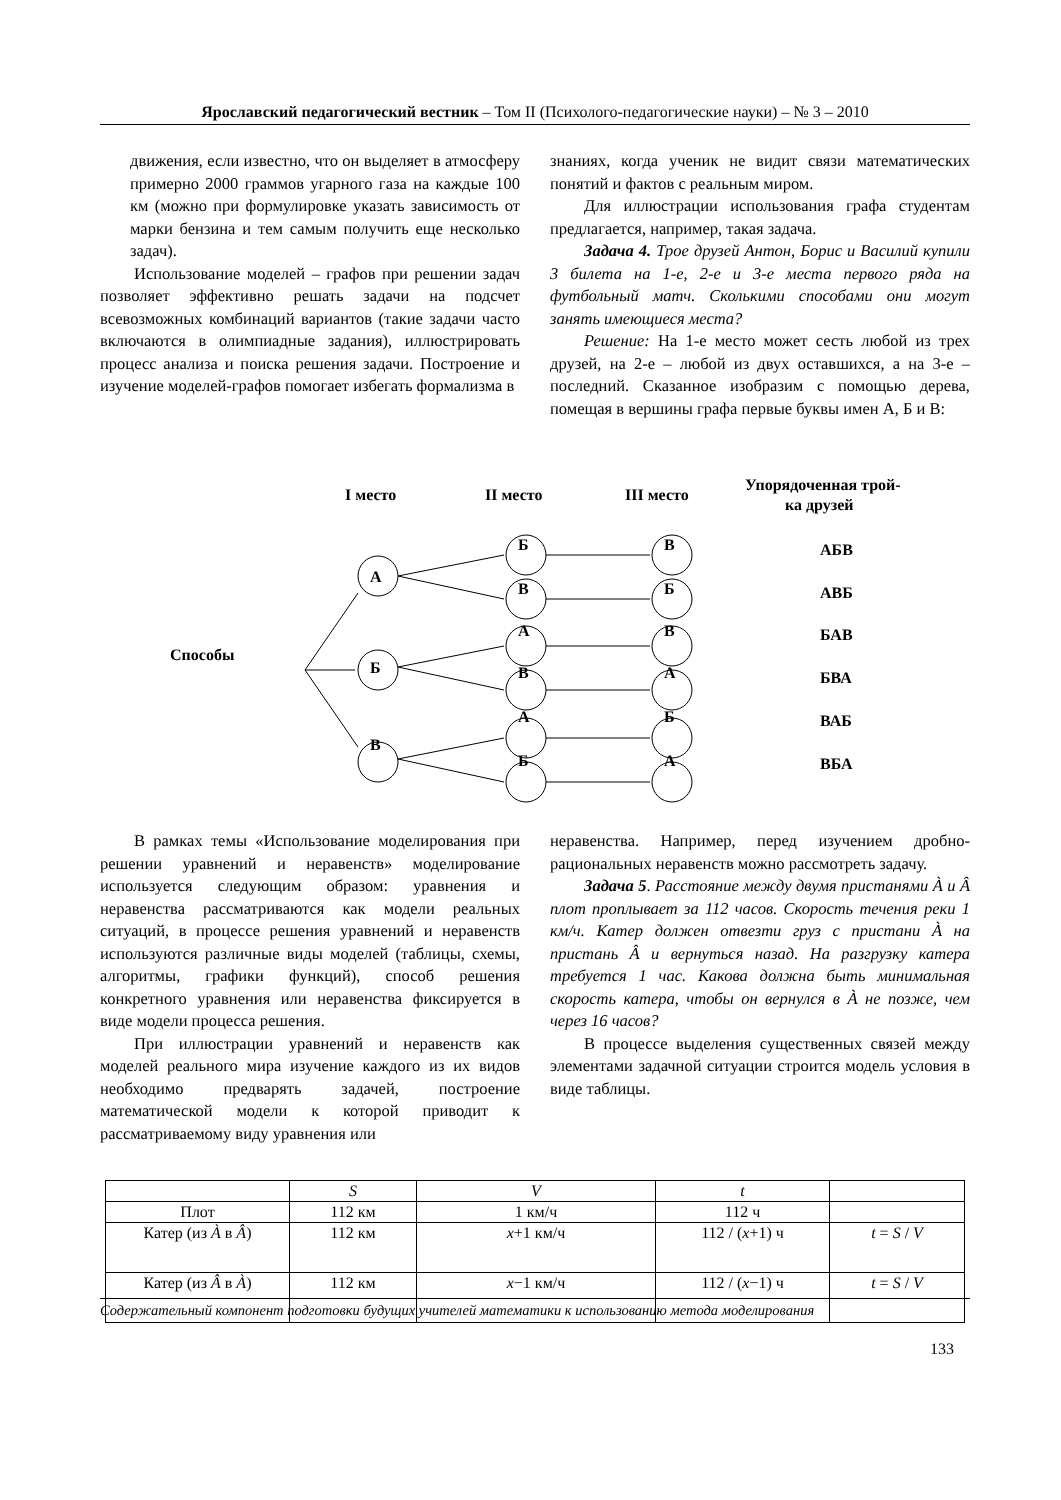Ярославский педагогический вестник – Том II (Психолого-педагогические науки) – № 3 – 2010
движения, если известно, что он выделяет в атмосферу примерно 2000 граммов угарного газа на каждые 100 км (можно при формулировке указать зависимость от марки бензина и тем самым получить еще несколько задач).
Использование моделей – графов при решении задач позволяет эффективно решать задачи на подсчет всевозможных комбинаций вариантов (такие задачи часто включаются в олимпиадные задания), иллюстрировать процесс анализа и поиска решения задачи. Построение и изучение моделей-графов помогает избегать формализма в
знаниях, когда ученик не видит связи математических понятий и фактов с реальным миром.
Для иллюстрации использования графа студентам предлагается, например, такая задача.
Задача 4. Трое друзей Антон, Борис и Василий купили 3 билета на 1-е, 2-е и 3-е места первого ряда на футбольный матч. Сколькими способами они могут занять имеющиеся места?
Решение: На 1-е место может сесть любой из трех друзей, на 2-е – любой из двух оставшихся, а на 3-е – последний. Сказанное изобразим с помощью дерева, помещая в вершины графа первые буквы имен А, Б и В:
I место
II место
III место
Упорядоченная трой-
ка друзей
Способы
А
Б
В
Б
В
В
Б
А
В
В
А
А
Б
Б
А
АБВ
АВБ
БАВ
БВА
ВАБ
ВБА
В рамках темы «Использование моделирования при решении уравнений и неравенств» моделирование используется следующим образом: уравнения и неравенства рассматриваются как модели реальных ситуаций, в процессе решения уравнений и неравенств используются различные виды моделей (таблицы, схемы, алгоритмы, графики функций), способ решения конкретного уравнения или неравенства фиксируется в виде модели процесса решения.
При иллюстрации уравнений и неравенств как моделей реального мира изучение каждого из их видов необходимо предварять задачей, построение математической модели к которой приводит к рассматриваемому виду уравнения или
неравенства. Например, перед изучением дробно-рациональных неравенств можно рассмотреть задачу.
Задача 5. Расстояние между двумя пристанями À и Â плот проплывает за 112 часов. Скорость течения реки 1 км/ч. Катер должен отвезти груз с пристани À на пристань Â и вернуться назад. На разгрузку катера требуется 1 час. Какова должна быть минимальная скорость катера, чтобы он вернулся в À не позже, чем через 16 часов?
В процессе выделения существенных связей между элементами задачной ситуации строится модель условия в виде таблицы.
| | S | V | t | |
| Плот | 112 км | 1 км/ч | 112 ч | |
| Катер (из À в Â ) | 112 км | x +1 км/ч | 112 / ( x +1) ч | t = S / V |
| Катер (из Â в À ) | 112 км | x −1 км/ч | 112 / ( x −1) ч | t = S / V |
Содержательный компонент подготовки будущих учителей математики к использованию метода моделирования
133